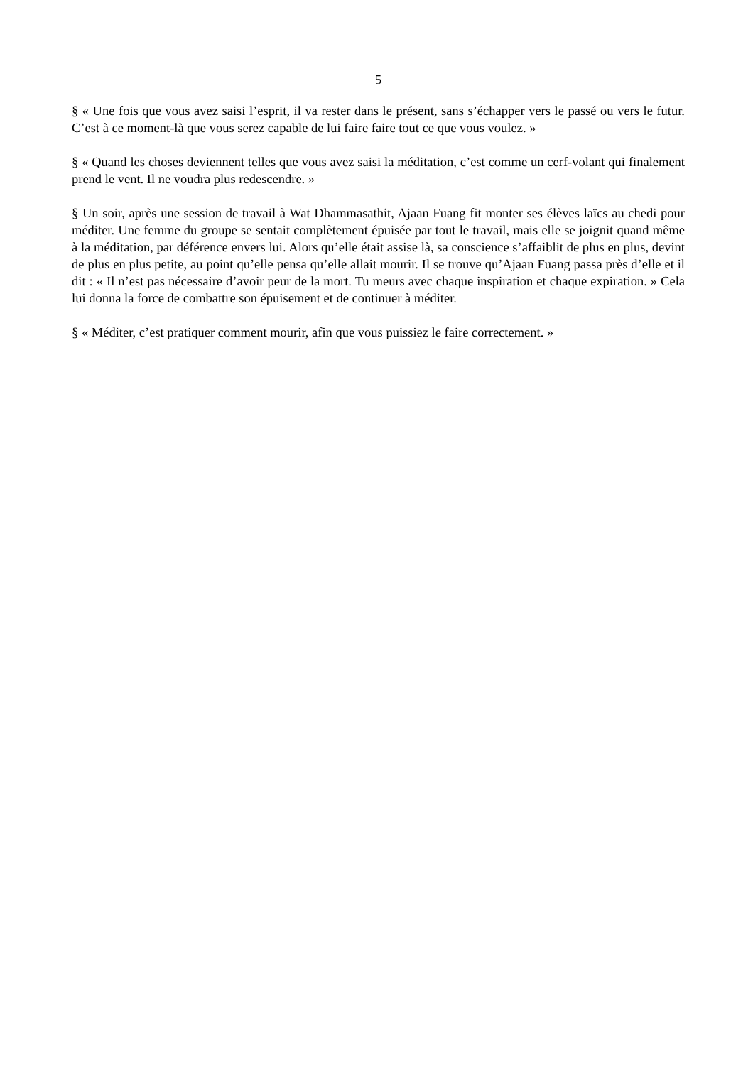5
§ « Une fois que vous avez saisi l’esprit, il va rester dans le présent, sans s’échapper vers le passé ou vers le futur. C’est à ce moment-là que vous serez capable de lui faire faire tout ce que vous voulez. »
§ « Quand les choses deviennent telles que vous avez saisi la méditation, c’est comme un cerf-volant qui finalement prend le vent. Il ne voudra plus redescendre. »
§ Un soir, après une session de travail à Wat Dhammasathit, Ajaan Fuang fit monter ses élèves laïcs au chedi pour méditer. Une femme du groupe se sentait complètement épuisée par tout le travail, mais elle se joignit quand même à la méditation, par déférence envers lui. Alors qu’elle était assise là, sa conscience s’affaiblit de plus en plus, devint de plus en plus petite, au point qu’elle pensa qu’elle allait mourir. Il se trouve qu’Ajaan Fuang passa près d’elle et il dit : « Il n’est pas nécessaire d’avoir peur de la mort. Tu meurs avec chaque inspiration et chaque expiration. » Cela lui donna la force de combattre son épuisement et de continuer à méditer.
§ « Méditer, c’est pratiquer comment mourir, afin que vous puissiez le faire correctement. »